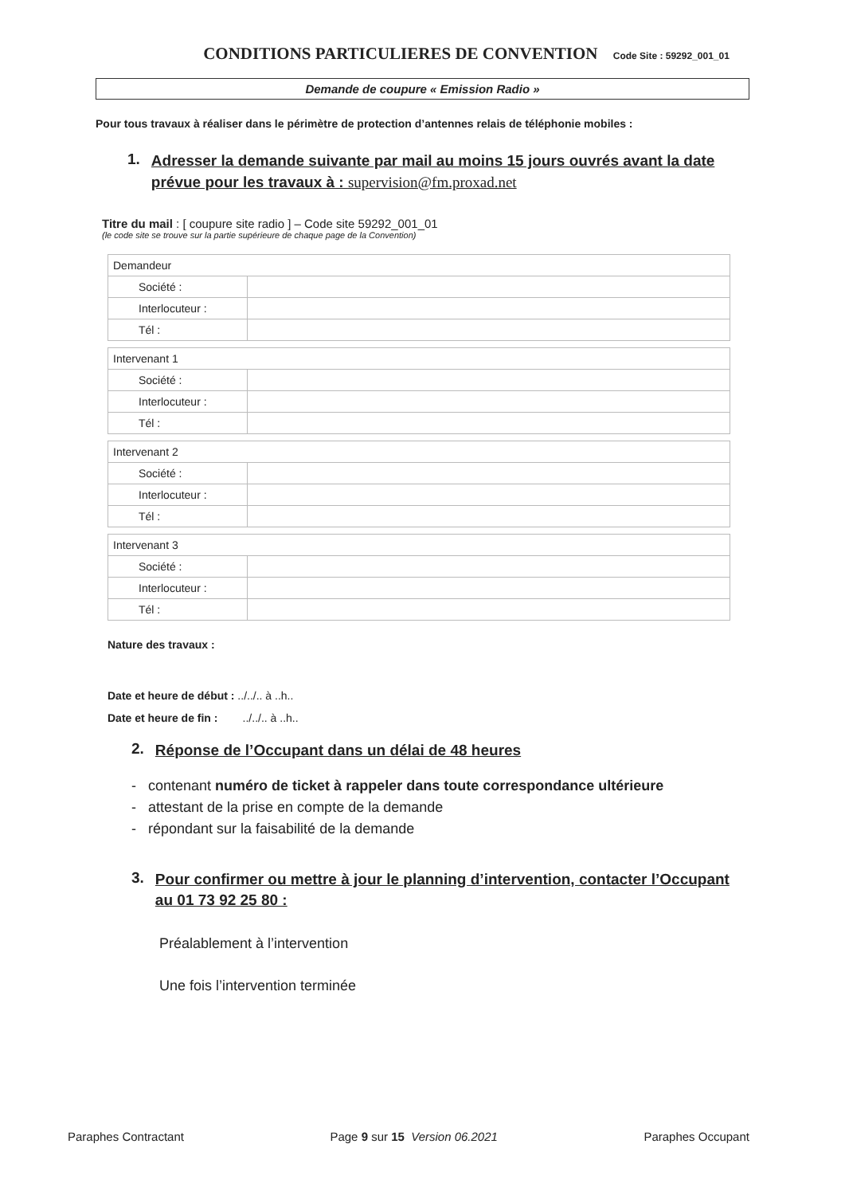CONDITIONS PARTICULIERES DE CONVENTION Code Site : 59292_001_01
Demande de coupure « Emission Radio »
Pour tous travaux à réaliser dans le périmètre de protection d’antennes relais de téléphonie mobiles :
1. Adresser la demande suivante par mail au moins 15 jours ouvrés avant la date prévue pour les travaux à : supervision@fm.proxad.net
Titre du mail : [ coupure site radio ] – Code site 59292_001_01
(le code site se trouve sur la partie supérieure de chaque page de la Convention)
| Demandeur | |
| Société : | |
| Interlocuteur : | |
| Tél : | |
| Intervenant 1 | |
| Société : | |
| Interlocuteur : | |
| Tél : | |
| Intervenant 2 | |
| Société : | |
| Interlocuteur : | |
| Tél : | |
| Intervenant 3 | |
| Société : | |
| Interlocuteur : | |
| Tél : | |
Nature des travaux :
Date et heure de début : ../../.. à ..h..
Date et heure de fin : ../../.. à ..h..
2. Réponse de l’Occupant dans un délai de 48 heures
- contenant numéro de ticket à rappeler dans toute correspondance ultérieure
- attestant de la prise en compte de la demande
- répondant sur la faisabilité de la demande
3. Pour confirmer ou mettre à jour le planning d’intervention, contacter l’Occupant au 01 73 92 25 80 :
Préalablement à l’intervention
Une fois l’intervention terminée
Paraphes Contractant Page 9 sur 15 Version 06.2021 Paraphes Occupant